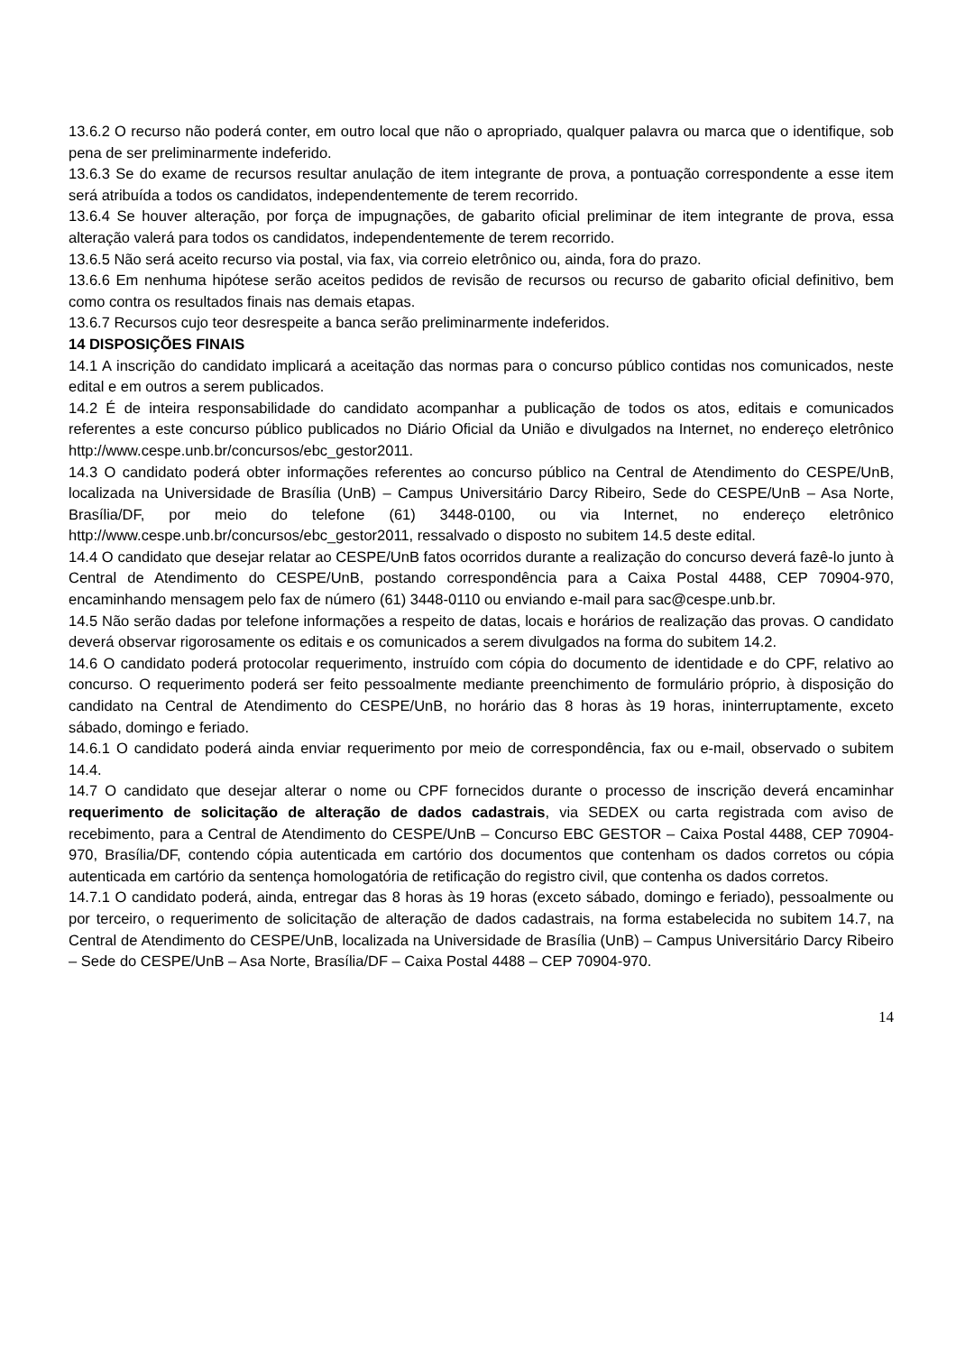13.6.2 O recurso não poderá conter, em outro local que não o apropriado, qualquer palavra ou marca que o identifique, sob pena de ser preliminarmente indeferido.
13.6.3 Se do exame de recursos resultar anulação de item integrante de prova, a pontuação correspondente a esse item será atribuída a todos os candidatos, independentemente de terem recorrido.
13.6.4 Se houver alteração, por força de impugnações, de gabarito oficial preliminar de item integrante de prova, essa alteração valerá para todos os candidatos, independentemente de terem recorrido.
13.6.5 Não será aceito recurso via postal, via fax, via correio eletrônico ou, ainda, fora do prazo.
13.6.6 Em nenhuma hipótese serão aceitos pedidos de revisão de recursos ou recurso de gabarito oficial definitivo, bem como contra os resultados finais nas demais etapas.
13.6.7 Recursos cujo teor desrespeite a banca serão preliminarmente indeferidos.
14 DISPOSIÇÕES FINAIS
14.1 A inscrição do candidato implicará a aceitação das normas para o concurso público contidas nos comunicados, neste edital e em outros a serem publicados.
14.2 É de inteira responsabilidade do candidato acompanhar a publicação de todos os atos, editais e comunicados referentes a este concurso público publicados no Diário Oficial da União e divulgados na Internet, no endereço eletrônico http://www.cespe.unb.br/concursos/ebc_gestor2011.
14.3 O candidato poderá obter informações referentes ao concurso público na Central de Atendimento do CESPE/UnB, localizada na Universidade de Brasília (UnB) – Campus Universitário Darcy Ribeiro, Sede do CESPE/UnB – Asa Norte, Brasília/DF, por meio do telefone (61) 3448-0100, ou via Internet, no endereço eletrônico http://www.cespe.unb.br/concursos/ebc_gestor2011, ressalvado o disposto no subitem 14.5 deste edital.
14.4 O candidato que desejar relatar ao CESPE/UnB fatos ocorridos durante a realização do concurso deverá fazê-lo junto à Central de Atendimento do CESPE/UnB, postando correspondência para a Caixa Postal 4488, CEP 70904-970, encaminhando mensagem pelo fax de número (61) 3448-0110 ou enviando e-mail para sac@cespe.unb.br.
14.5 Não serão dadas por telefone informações a respeito de datas, locais e horários de realização das provas. O candidato deverá observar rigorosamente os editais e os comunicados a serem divulgados na forma do subitem 14.2.
14.6 O candidato poderá protocolar requerimento, instruído com cópia do documento de identidade e do CPF, relativo ao concurso. O requerimento poderá ser feito pessoalmente mediante preenchimento de formulário próprio, à disposição do candidato na Central de Atendimento do CESPE/UnB, no horário das 8 horas às 19 horas, ininterruptamente, exceto sábado, domingo e feriado.
14.6.1 O candidato poderá ainda enviar requerimento por meio de correspondência, fax ou e-mail, observado o subitem 14.4.
14.7 O candidato que desejar alterar o nome ou CPF fornecidos durante o processo de inscrição deverá encaminhar requerimento de solicitação de alteração de dados cadastrais, via SEDEX ou carta registrada com aviso de recebimento, para a Central de Atendimento do CESPE/UnB – Concurso EBC GESTOR – Caixa Postal 4488, CEP 70904-970, Brasília/DF, contendo cópia autenticada em cartório dos documentos que contenham os dados corretos ou cópia autenticada em cartório da sentença homologatória de retificação do registro civil, que contenha os dados corretos.
14.7.1 O candidato poderá, ainda, entregar das 8 horas às 19 horas (exceto sábado, domingo e feriado), pessoalmente ou por terceiro, o requerimento de solicitação de alteração de dados cadastrais, na forma estabelecida no subitem 14.7, na Central de Atendimento do CESPE/UnB, localizada na Universidade de Brasília (UnB) – Campus Universitário Darcy Ribeiro – Sede do CESPE/UnB – Asa Norte, Brasília/DF – Caixa Postal 4488 – CEP 70904-970.
14